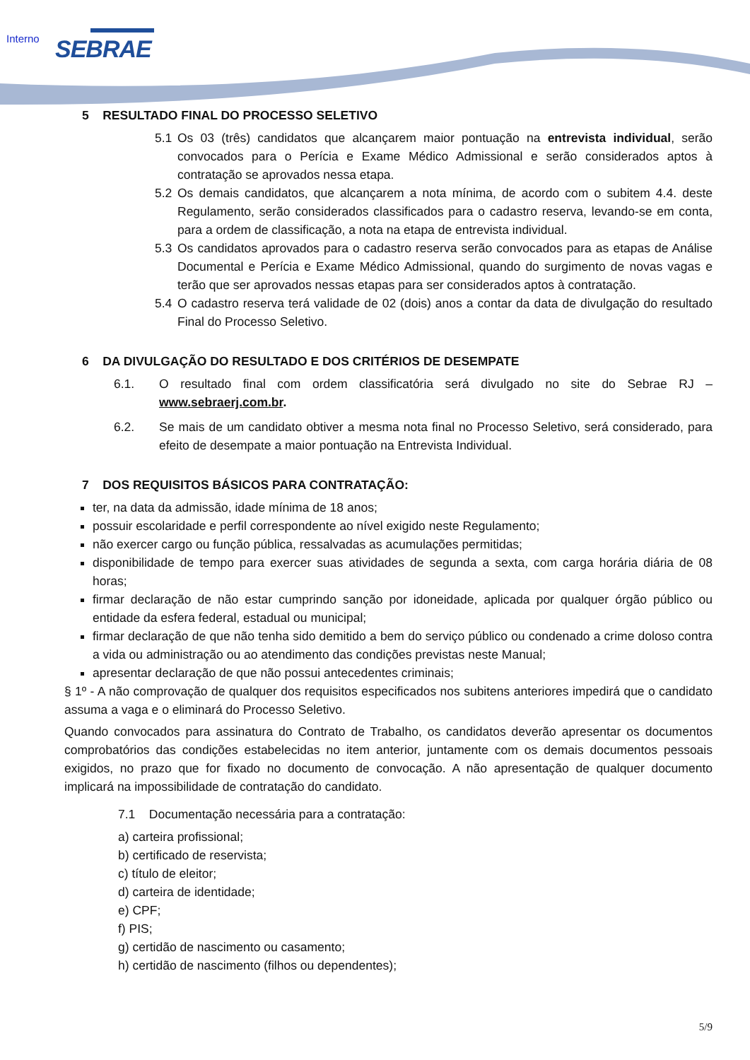Interno SEBRAE
5 RESULTADO FINAL DO PROCESSO SELETIVO
5.1 Os 03 (três) candidatos que alcançarem maior pontuação na entrevista individual, serão convocados para o Perícia e Exame Médico Admissional e serão considerados aptos à contratação se aprovados nessa etapa.
5.2 Os demais candidatos, que alcançarem a nota mínima, de acordo com o subitem 4.4. deste Regulamento, serão considerados classificados para o cadastro reserva, levando-se em conta, para a ordem de classificação, a nota na etapa de entrevista individual.
5.3 Os candidatos aprovados para o cadastro reserva serão convocados para as etapas de Análise Documental e Perícia e Exame Médico Admissional, quando do surgimento de novas vagas e terão que ser aprovados nessas etapas para ser considerados aptos à contratação.
5.4 O cadastro reserva terá validade de 02 (dois) anos a contar da data de divulgação do resultado Final do Processo Seletivo.
6 DA DIVULGAÇÃO DO RESULTADO E DOS CRITÉRIOS DE DESEMPATE
6.1. O resultado final com ordem classificatória será divulgado no site do Sebrae RJ – www.sebraerj.com.br.
6.2. Se mais de um candidato obtiver a mesma nota final no Processo Seletivo, será considerado, para efeito de desempate a maior pontuação na Entrevista Individual.
7 DOS REQUISITOS BÁSICOS PARA CONTRATAÇÃO:
ter, na data da admissão, idade mínima de 18 anos;
possuir escolaridade e perfil correspondente ao nível exigido neste Regulamento;
não exercer cargo ou função pública, ressalvadas as acumulações permitidas;
disponibilidade de tempo para exercer suas atividades de segunda a sexta, com carga horária diária de 08 horas;
firmar declaração de não estar cumprindo sanção por idoneidade, aplicada por qualquer órgão público ou entidade da esfera federal, estadual ou municipal;
firmar declaração de que não tenha sido demitido a bem do serviço público ou condenado a crime doloso contra a vida ou administração ou ao atendimento das condições previstas neste Manual;
apresentar declaração de que não possui antecedentes criminais;
§ 1º - A não comprovação de qualquer dos requisitos especificados nos subitens anteriores impedirá que o candidato assuma a vaga e o eliminará do Processo Seletivo.
Quando convocados para assinatura do Contrato de Trabalho, os candidatos deverão apresentar os documentos comprobatórios das condições estabelecidas no item anterior, juntamente com os demais documentos pessoais exigidos, no prazo que for fixado no documento de convocação. A não apresentação de qualquer documento implicará na impossibilidade de contratação do candidato.
7.1 Documentação necessária para a contratação:
a) carteira profissional;
b) certificado de reservista;
c) título de eleitor;
d) carteira de identidade;
e) CPF;
f) PIS;
g) certidão de nascimento ou casamento;
h) certidão de nascimento (filhos ou dependentes);
5/9